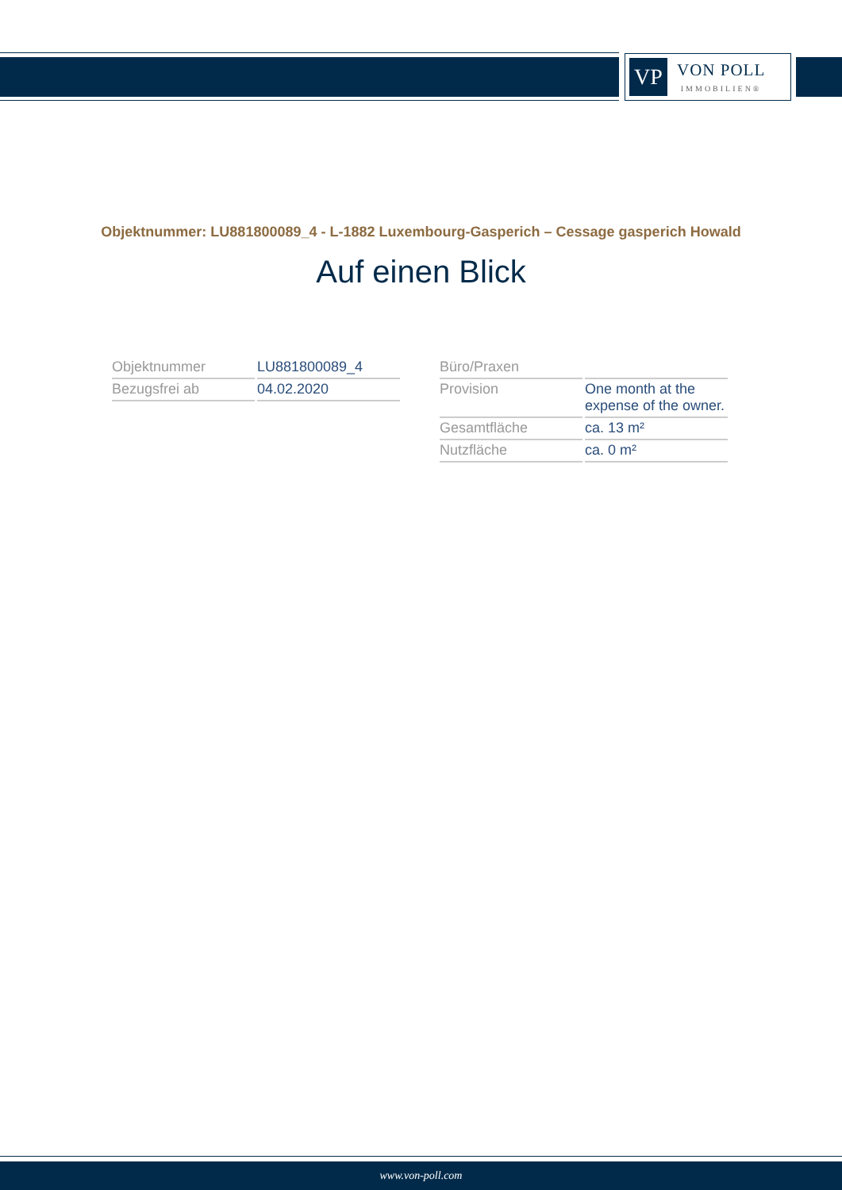VP
VON POLL
IMMOBILIEN®
Objektnummer: LU881800089_4 - L-1882 Luxembourg-Gasperich – Cessage gasperich Howald
Auf einen Blick
| Objektnummer | LU881800089_4 |
| Bezugsfrei ab | 04.02.2020 |
| Büro/Praxen | |
| Provision | One month at the expense of the owner. |
| Gesamtfläche | ca. 13 m² |
| Nutzfläche | ca. 0 m² |
www.von-poll.com